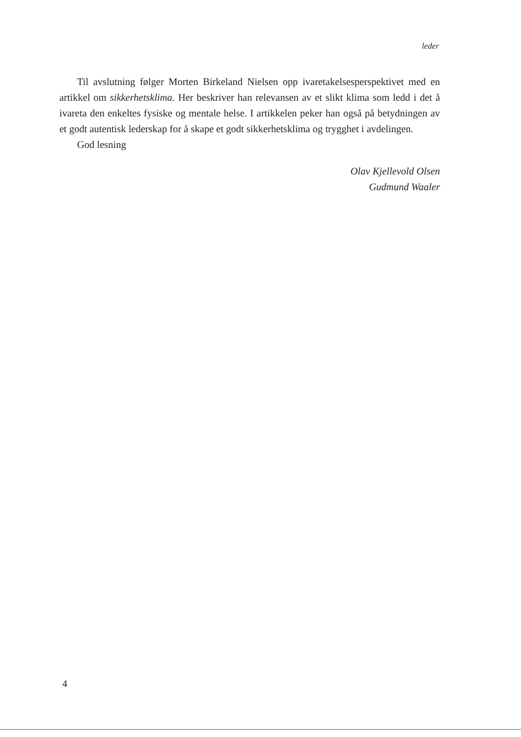leder
Til avslutning følger Morten Birkeland Nielsen opp ivaretakelsesperspektivet med en artikkel om sikkerhetsklima. Her beskriver han relevansen av et slikt klima som ledd i det å ivareta den enkeltes fysiske og mentale helse. I artikkelen peker han også på betydningen av et godt autentisk lederskap for å skape et godt sikkerhetsklima og trygghet i avdelingen.
God lesning
Olav Kjellevold Olsen
Gudmund Waaler
4